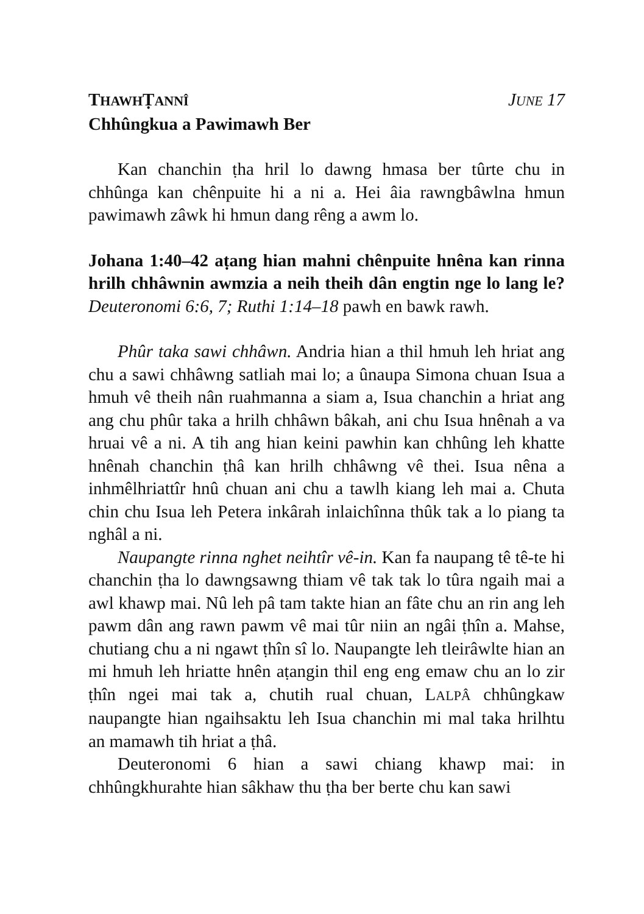THAWHṬANNÎ JUNE 17
Chhûngkua a Pawimawh Ber
Kan chanchin ṭha hril lo dawng hmasa ber tûrte chu in chhûnga kan chênpuite hi a ni a. Hei âia rawngbâwlna hmun pawimawh zâwk hi hmun dang rêng a awm lo.
Johana 1:40–42 aṭang hian mahni chênpuite hnêna kan rinna hrilh chhâwnin awmzia a neih theih dân engtin nge lo lang le? Deuteronomi 6:6, 7; Ruthi 1:14–18 pawh en bawk rawh.
Phûr taka sawi chhâwn. Andria hian a thil hmuh leh hriat ang chu a sawi chhâwng satliah mai lo; a ûnaupa Simona chuan Isua a hmuh vê theih nân ruahmanna a siam a, Isua chanchin a hriat ang ang chu phûr taka a hrilh chhâwn bâkah, ani chu Isua hnênah a va hruai vê a ni. A tih ang hian keini pawhin kan chhûng leh khatte hnênah chanchin ṭhâ kan hrilh chhâwng vê thei. Isua nêna a inhmêlhriattîr hnû chuan ani chu a tawlh kiang leh mai a. Chuta chin chu Isua leh Petera inkârah inlaichînna thûk tak a lo piang ta nghâl a ni.
Naupangte rinna nghet neihtîr vê-in. Kan fa naupang tê tê-te hi chanchin ṭha lo dawngsawng thiam vê tak tak lo tûra ngaih mai a awl khawp mai. Nû leh pâ tam takte hian an fâte chu an rin ang leh pawm dân ang rawn pawm vê mai tûr niin an ngâi ṭhîn a. Mahse, chutiang chu a ni ngawt ṭhîn sî lo. Naupangte leh tleirâwlte hian an mi hmuh leh hriatte hnên aṭangin thil eng eng emaw chu an lo zir ṭhîn ngei mai tak a, chutih rual chuan, LALPÂ chhûngkaw naupangte hian ngaihsaktu leh Isua chanchin mi mal taka hrilhtu an mamawh tih hriat a ṭhâ.
Deuteronomi 6 hian a sawi chiang khawp mai: in chhûngkhurahte hian sâkhaw thu ṭha ber berte chu kan sawi